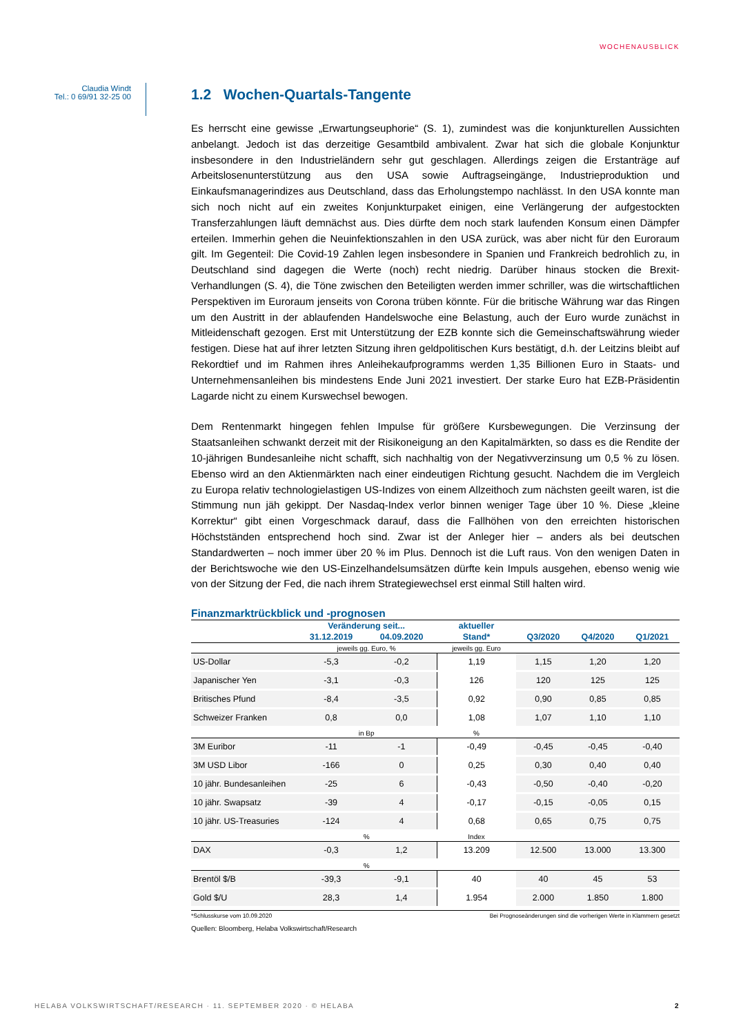WOCHENAUSBLICK
Claudia Windt
Tel.: 0 69/91 32-25 00
1.2 Wochen-Quartals-Tangente
Es herrscht eine gewisse „Erwartungseuphorie“ (S. 1), zumindest was die konjunkturellen Aussichten anbelangt. Jedoch ist das derzeitige Gesamtbild ambivalent. Zwar hat sich die globale Konjunktur insbesondere in den Industrieländern sehr gut geschlagen. Allerdings zeigen die Erstanträge auf Arbeitslosenunterstützung aus den USA sowie Auftragseingänge, Industrieproduktion und Einkaufsmanagerindizes aus Deutschland, dass das Erholungstempo nachlässt. In den USA konnte man sich noch nicht auf ein zweites Konjunkturpaket einigen, eine Verlängerung der aufgestockten Transferzahlungen läuft demnächst aus. Dies dürfte dem noch stark laufenden Konsum einen Dämpfer erteilen. Immerhin gehen die Neuinfektionszahlen in den USA zurück, was aber nicht für den Euroraum gilt. Im Gegenteil: Die Covid-19 Zahlen legen insbesondere in Spanien und Frankreich bedrohlich zu, in Deutschland sind dagegen die Werte (noch) recht niedrig. Darüber hinaus stocken die Brexit-Verhandlungen (S. 4), die Töne zwischen den Beteiligten werden immer schriller, was die wirtschaftlichen Perspektiven im Euroraum jenseits von Corona trüben könnte. Für die britische Währung war das Ringen um den Austritt in der ablaufenden Handelswoche eine Belastung, auch der Euro wurde zunächst in Mitleidenschaft gezogen. Erst mit Unterstützung der EZB konnte sich die Gemeinschaftswährung wieder festigen. Diese hat auf ihrer letzten Sitzung ihren geldpolitischen Kurs bestätigt, d.h. der Leitzins bleibt auf Rekordtief und im Rahmen ihres Anleihekaufprogramms werden 1,35 Billionen Euro in Staats- und Unternehmensanleihen bis mindestens Ende Juni 2021 investiert. Der starke Euro hat EZB-Präsidentin Lagarde nicht zu einem Kurswechsel bewogen.
Dem Rentenmarkt hingegen fehlen Impulse für größere Kursbewegungen. Die Verzinsung der Staatsanleihen schwankt derzeit mit der Risikoneigung an den Kapitalmärkten, so dass es die Rendite der 10-jährigen Bundesanleihe nicht schafft, sich nachhaltig von der Negativverzinsung um 0,5 % zu lösen. Ebenso wird an den Aktienmärkten nach einer eindeutigen Richtung gesucht. Nachdem die im Vergleich zu Europa relativ technologielastigen US-Indizes von einem Allzeithoch zum nächsten geeilt waren, ist die Stimmung nun jäh gekippt. Der Nasdaq-Index verlor binnen weniger Tage über 10 %. Diese „kleine Korrektur“ gibt einen Vorgeschmack darauf, dass die Fallhöhen von den erreichten historischen Höchstständen entsprechend hoch sind. Zwar ist der Anleger hier – anders als bei deutschen Standardwerten – noch immer über 20 % im Plus. Dennoch ist die Luft raus. Von den wenigen Daten in der Berichtswoche wie den US-Einzelhandelsumsätzen dürfte kein Impuls ausgehen, ebenso wenig wie von der Sitzung der Fed, die nach ihrem Strategiewechsel erst einmal Still halten wird.
Finanzmarktrückblick und -prognosen
| | Veränderung seit... | | aktueller | | | |
| --- | --- | --- | --- | --- | --- | --- |
| | 31.12.2019 | 04.09.2020 | Stand* | Q3/2020 | Q4/2020 | Q1/2021 |
| | jeweils gg. Euro, % | | jeweils gg. Euro | | | |
| US-Dollar | -5,3 | -0,2 | 1,19 | 1,15 | 1,20 | 1,20 |
| Japanischer Yen | -3,1 | -0,3 | 126 | 120 | 125 | 125 |
| Britisches Pfund | -8,4 | -3,5 | 0,92 | 0,90 | 0,85 | 0,85 |
| Schweizer Franken | 0,8 | 0,0 | 1,08 | 1,07 | 1,10 | 1,10 |
| | in Bp | | % | | | |
| 3M Euribor | -11 | -1 | -0,49 | -0,45 | -0,45 | -0,40 |
| 3M USD Libor | -166 | 0 | 0,25 | 0,30 | 0,40 | 0,40 |
| 10 jähr. Bundesanleihen | -25 | 6 | -0,43 | -0,50 | -0,40 | -0,20 |
| 10 jähr. Swapsatz | -39 | 4 | -0,17 | -0,15 | -0,05 | 0,15 |
| 10 jähr. US-Treasuries | -124 | 4 | 0,68 | 0,65 | 0,75 | 0,75 |
| | % | | Index | | | |
| DAX | -0,3 | 1,2 | 13.209 | 12.500 | 13.000 | 13.300 |
| | % | | | | | |
| Brentöl $/B | -39,3 | -9,1 | 40 | 40 | 45 | 53 |
| Gold $/U | 28,3 | 1,4 | 1.954 | 2.000 | 1.850 | 1.800 |
*Schlusskurse vom 10.09.2020 Bei Prognoseänderungen sind die vorherigen Werte in Klammern gesetzt
Quellen: Bloomberg, Helaba Volkswirtschaft/Research
HELABA VOLKSWIRTSCHAFT/RESEARCH · 11. SEPTEMBER 2020 · © HELABA 2